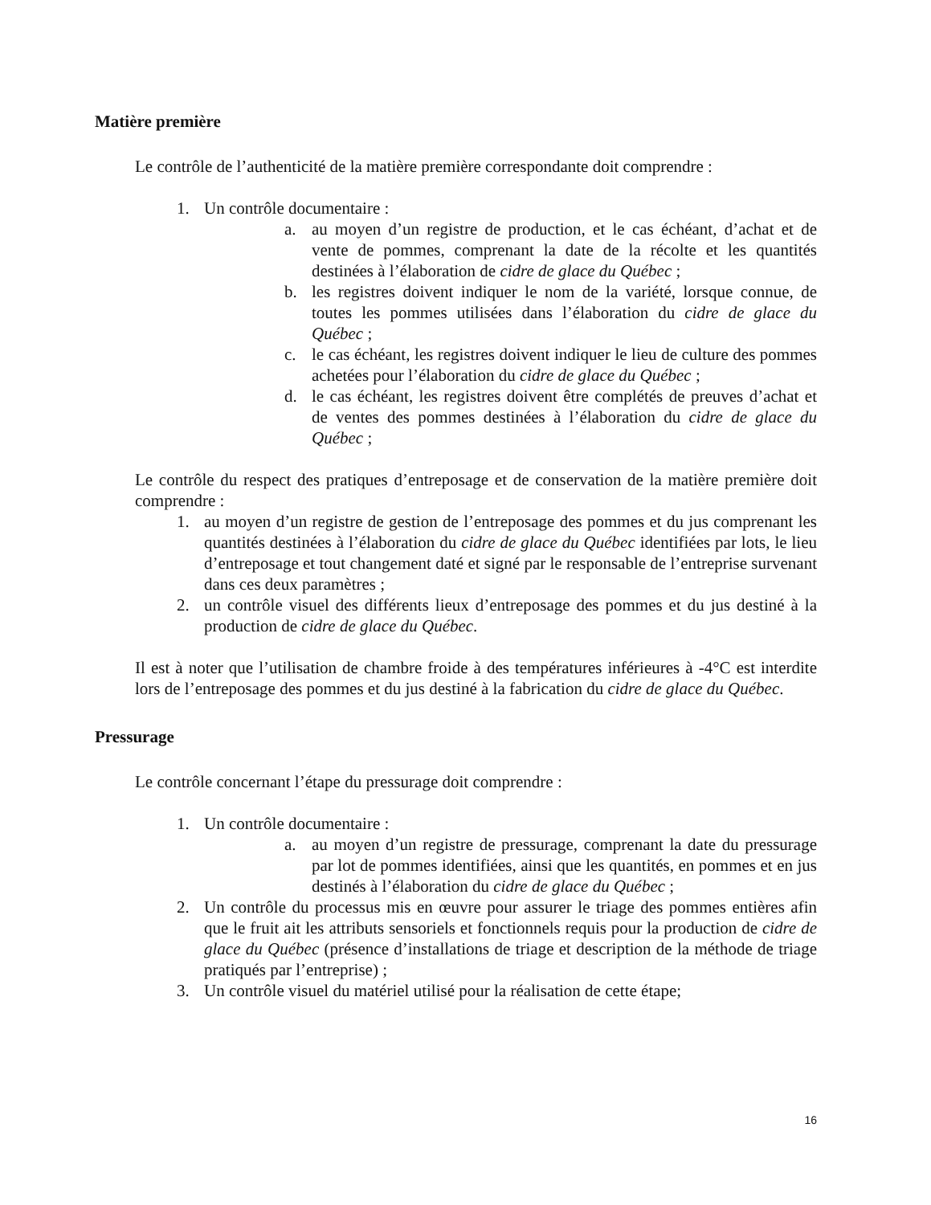Matière première
Le contrôle de l’authenticité de la matière première correspondante doit comprendre :
1. Un contrôle documentaire :
a. au moyen d’un registre de production, et le cas échéant, d’achat et de vente de pommes, comprenant la date de la récolte et les quantités destinées à l’élaboration de cidre de glace du Québec ;
b. les registres doivent indiquer le nom de la variété, lorsque connue, de toutes les pommes utilisées dans l’élaboration du cidre de glace du Québec ;
c. le cas échéant, les registres doivent indiquer le lieu de culture des pommes achetées pour l’élaboration du cidre de glace du Québec ;
d. le cas échéant, les registres doivent être complétés de preuves d’achat et de ventes des pommes destinées à l’élaboration du cidre de glace du Québec ;
Le contrôle du respect des pratiques d’entreposage et de conservation de la matière première doit comprendre :
1. au moyen d’un registre de gestion de l’entreposage des pommes et du jus comprenant les quantités destinées à l’élaboration du cidre de glace du Québec identifiées par lots, le lieu d’entreposage et tout changement daté et signé par le responsable de l’entreprise survenant dans ces deux paramètres ;
2. un contrôle visuel des différents lieux d’entreposage des pommes et du jus destiné à la production de cidre de glace du Québec.
Il est à noter que l’utilisation de chambre froide à des températures inférieures à -4°C est interdite lors de l’entreposage des pommes et du jus destiné à la fabrication du cidre de glace du Québec.
Pressurage
Le contrôle concernant l’étape du pressurage doit comprendre :
1. Un contrôle documentaire :
a. au moyen d’un registre de pressurage, comprenant la date du pressurage par lot de pommes identifiées, ainsi que les quantités, en pommes et en jus destinés à l’élaboration du cidre de glace du Québec ;
2. Un contrôle du processus mis en œuvre pour assurer le triage des pommes entières afin que le fruit ait les attributs sensoriels et fonctionnels requis pour la production de cidre de glace du Québec (présence d’installations de triage et description de la méthode de triage pratiqués par l’entreprise) ;
3. Un contrôle visuel du matériel utilisé pour la réalisation de cette étape;
16